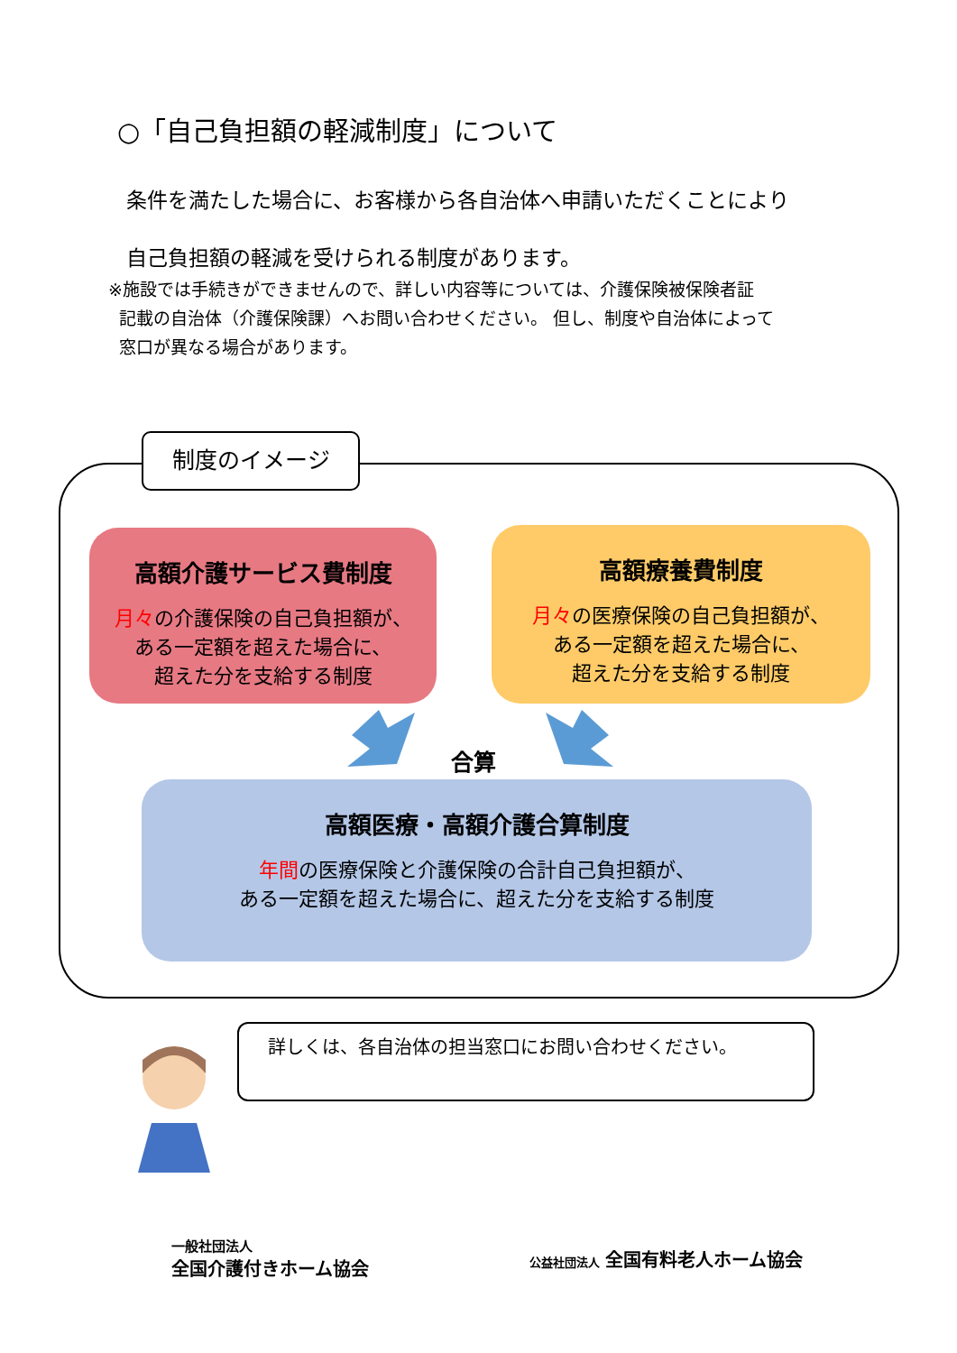○「自己負担額の軽減制度」について
条件を満たした場合に、お客様から各自治体へ申請いただくことにより
自己負担額の軽減を受けられる制度があります。
※施設では手続きができませんので、詳しい内容等については、介護保険被保険者証
記載の自治体（介護保険課）へお問い合わせください。 但し、制度や自治体によって
窓口が異なる場合があります。
制度のイメージ
高額介護サービス費制度
月々の介護保険の自己負担額が、
ある一定額を超えた場合に、
超えた分を支給する制度
高額療養費制度
月々の医療保険の自己負担額が、
ある一定額を超えた場合に、
超えた分を支給する制度
合算
高額医療・高額介護合算制度
年間の医療保険と介護保険の合計自己負担額が、
ある一定額を超えた場合に、超えた分を支給する制度
詳しくは、各自治体の担当窓口にお問い合わせください。
一般社団法人
全国介護付きホーム協会
公益社団法人 全国有料老人ホーム協会